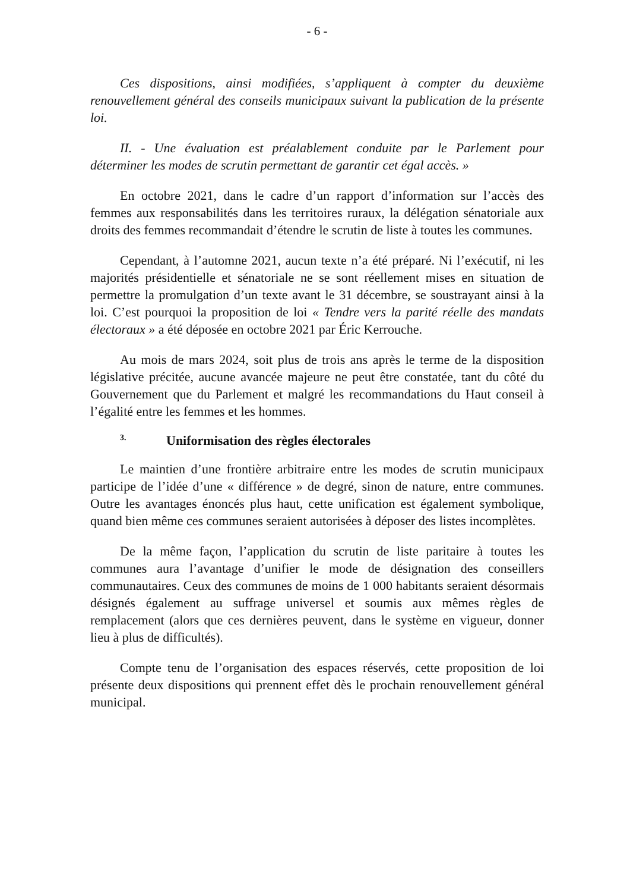- 6 -
Ces dispositions, ainsi modifiées, s’appliquent à compter du deuxième renouvellement général des conseils municipaux suivant la publication de la présente loi.
II. - Une évaluation est préalablement conduite par le Parlement pour déterminer les modes de scrutin permettant de garantir cet égal accès. »
En octobre 2021, dans le cadre d’un rapport d’information sur l’accès des femmes aux responsabilités dans les territoires ruraux, la délégation sénatoriale aux droits des femmes recommandait d’étendre le scrutin de liste à toutes les communes.
Cependant, à l’automne 2021, aucun texte n’a été préparé. Ni l’exécutif, ni les majorités présidentielle et sénatoriale ne se sont réellement mises en situation de permettre la promulgation d’un texte avant le 31 décembre, se soustrayant ainsi à la loi. C’est pourquoi la proposition de loi « Tendre vers la parité réelle des mandats électoraux » a été déposée en octobre 2021 par Éric Kerrouche.
Au mois de mars 2024, soit plus de trois ans après le terme de la disposition législative précitée, aucune avancée majeure ne peut être constatée, tant du côté du Gouvernement que du Parlement et malgré les recommandations du Haut conseil à l’égalité entre les femmes et les hommes.
3. Uniformisation des règles électorales
Le maintien d’une frontière arbitraire entre les modes de scrutin municipaux participe de l’idée d’une « différence » de degré, sinon de nature, entre communes. Outre les avantages énoncés plus haut, cette unification est également symbolique, quand bien même ces communes seraient autorisées à déposer des listes incomplètes.
De la même façon, l’application du scrutin de liste paritaire à toutes les communes aura l’avantage d’unifier le mode de désignation des conseillers communautaires. Ceux des communes de moins de 1 000 habitants seraient désormais désignés également au suffrage universel et soumis aux mêmes règles de remplacement (alors que ces dernières peuvent, dans le système en vigueur, donner lieu à plus de difficultés).
Compte tenu de l’organisation des espaces réservés, cette proposition de loi présente deux dispositions qui prennent effet dès le prochain renouvellement général municipal.